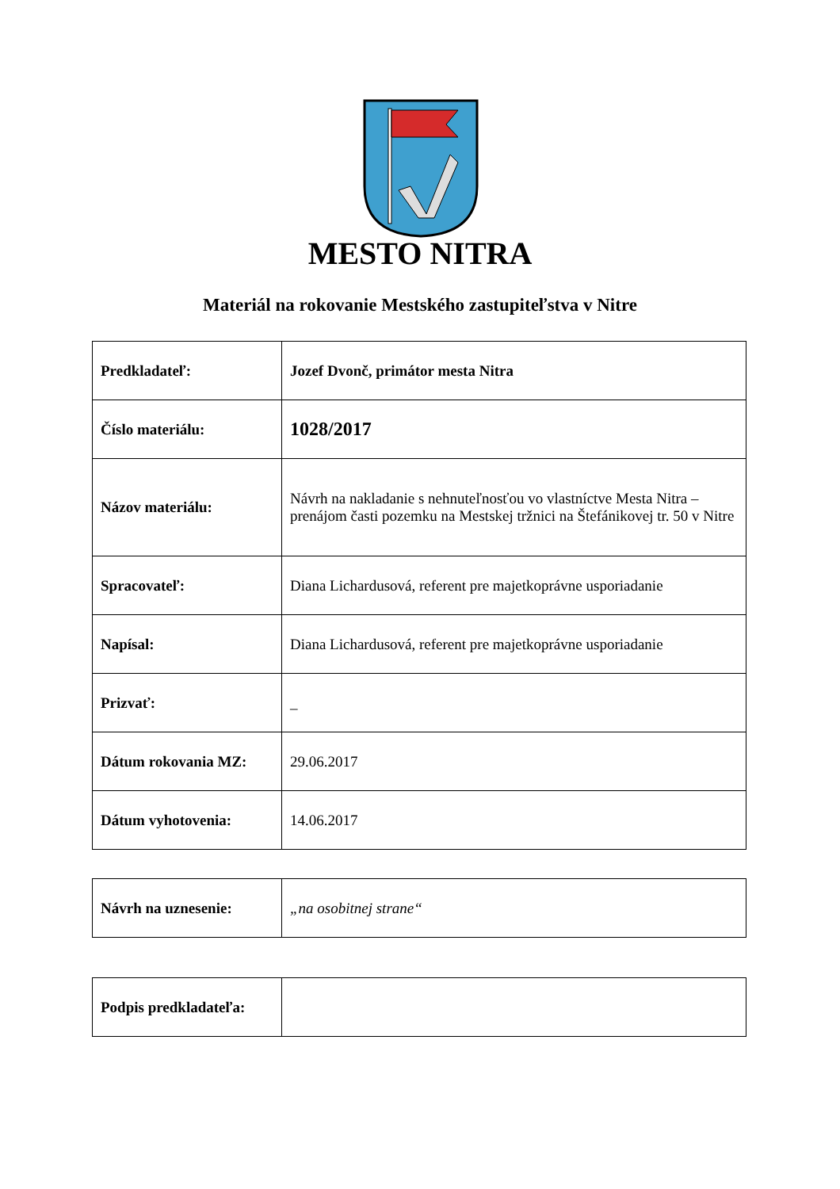MESTO NITRA
Materiál na rokovanie Mestského zastupiteľstva v Nitre
| Predkladateľ: | Jozef Dvonč, primátor mesta Nitra |
| Číslo materiálu: | 1028/2017 |
| Názov materiálu: | Návrh na nakladanie s nehnuteľnosťou vo vlastníctve Mesta Nitra – prenájom časti pozemku na Mestskej tržnici na Štefánikovej tr. 50 v Nitre |
| Spracovateľ: | Diana Lichardusová, referent pre majetkoprávne usporiadanie |
| Napísal: | Diana Lichardusová, referent pre majetkoprávne usporiadanie |
| Prizvať: | _ |
| Dátum rokovania MZ: | 29.06.2017 |
| Dátum vyhotovenia: | 14.06.2017 |
| Návrh na uznesenie: | „na osobitnej strane“ |
| Podpis predkladateľa: | |